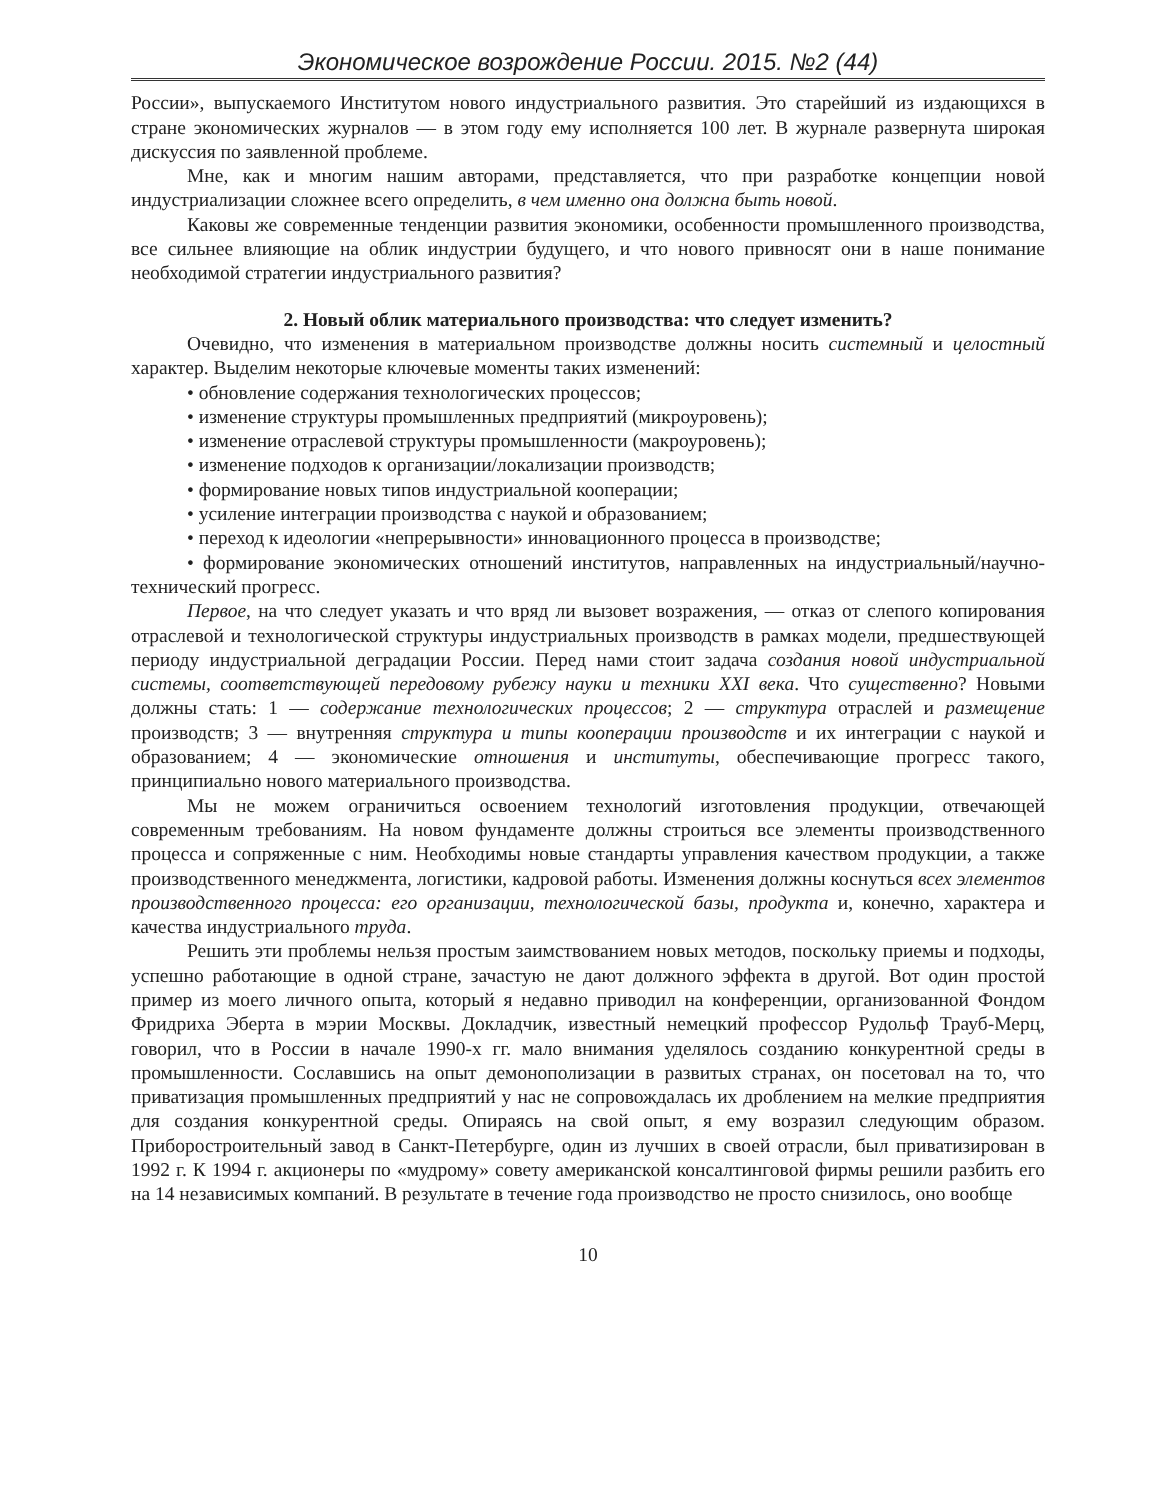Экономическое возрождение России. 2015. №2 (44)
России», выпускаемого Институтом нового индустриального развития. Это старейший из издающихся в стране экономических журналов — в этом году ему исполняется 100 лет. В журнале развернута широкая дискуссия по заявленной проблеме.
Мне, как и многим нашим авторами, представляется, что при разработке концепции новой индустриализации сложнее всего определить, в чем именно она должна быть новой.
Каковы же современные тенденции развития экономики, особенности промышленного производства, все сильнее влияющие на облик индустрии будущего, и что нового привносят они в наше понимание необходимой стратегии индустриального развития?
2. Новый облик материального производства: что следует изменить?
Очевидно, что изменения в материальном производстве должны носить системный и целостный характер. Выделим некоторые ключевые моменты таких изменений:
• обновление содержания технологических процессов;
• изменение структуры промышленных предприятий (микроуровень);
• изменение отраслевой структуры промышленности (макроуровень);
• изменение подходов к организации/локализации производств;
• формирование новых типов индустриальной кооперации;
• усиление интеграции производства с наукой и образованием;
• переход к идеологии «непрерывности» инновационного процесса в производстве;
• формирование экономических отношений институтов, направленных на индустриальный/научно-технический прогресс.
Первое, на что следует указать и что вряд ли вызовет возражения, — отказ от слепого копирования отраслевой и технологической структуры индустриальных производств в рамках модели, предшествующей периоду индустриальной деградации России. Перед нами стоит задача создания новой индустриальной системы, соответствующей передовому рубежу науки и техники XXI века. Что существенно? Новыми должны стать: 1 — содержание технологических процессов; 2 — структура отраслей и размещение производств; 3 — внутренняя структура и типы кооперации производств и их интеграции с наукой и образованием; 4 — экономические отношения и институты, обеспечивающие прогресс такого, принципиально нового материального производства.
Мы не можем ограничиться освоением технологий изготовления продукции, отвечающей современным требованиям. На новом фундаменте должны строиться все элементы производственного процесса и сопряженные с ним. Необходимы новые стандарты управления качеством продукции, а также производственного менеджмента, логистики, кадровой работы. Изменения должны коснуться всех элементов производственного процесса: его организации, технологической базы, продукта и, конечно, характера и качества индустриального труда.
Решить эти проблемы нельзя простым заимствованием новых методов, поскольку приемы и подходы, успешно работающие в одной стране, зачастую не дают должного эффекта в другой. Вот один простой пример из моего личного опыта, который я недавно приводил на конференции, организованной Фондом Фридриха Эберта в мэрии Москвы. Докладчик, известный немецкий профессор Рудольф Трауб-Мерц, говорил, что в России в начале 1990-х гг. мало внимания уделялось созданию конкурентной среды в промышленности. Сославшись на опыт демонополизации в развитых странах, он посетовал на то, что приватизация промышленных предприятий у нас не сопровождалась их дроблением на мелкие предприятия для создания конкурентной среды. Опираясь на свой опыт, я ему возразил следующим образом. Приборостроительный завод в Санкт-Петербурге, один из лучших в своей отрасли, был приватизирован в 1992 г. К 1994 г. акционеры по «мудрому» совету американской консалтинговой фирмы решили разбить его на 14 независимых компаний. В результате в течение года производство не просто снизилось, оно вообще
10